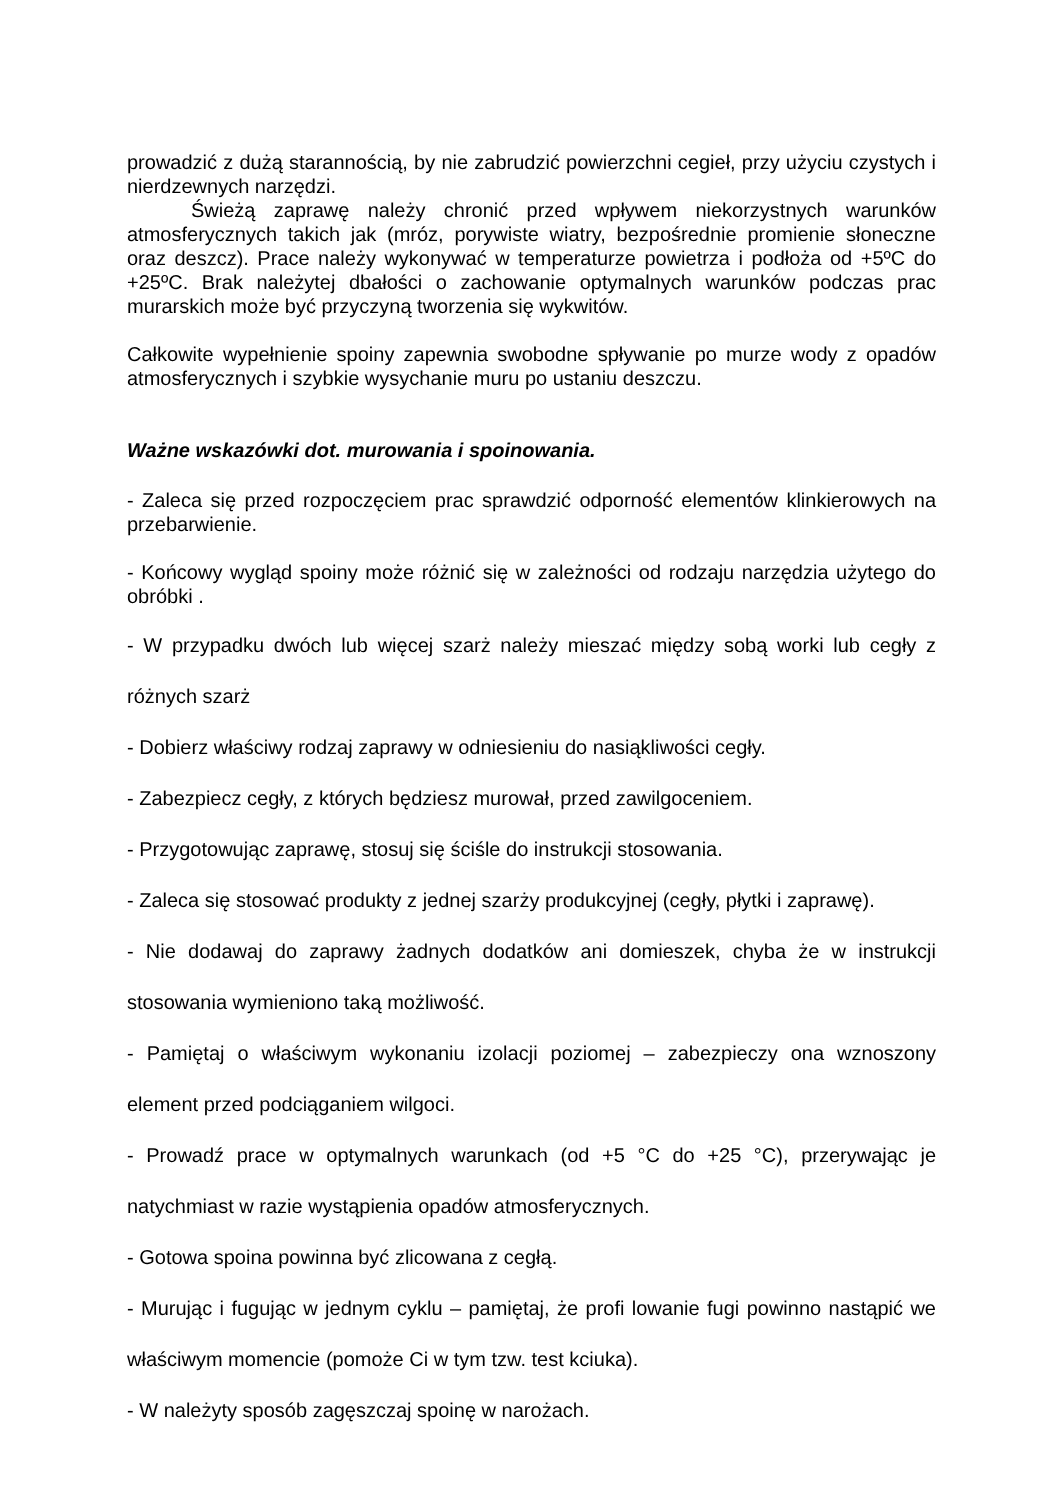prowadzić z dużą starannością, by nie zabrudzić powierzchni cegieł, przy użyciu czystych i nierdzewnych narzędzi.
Świeżą zaprawę należy chronić przed wpływem niekorzystnych warunków atmosferycznych takich jak (mróz, porywiste wiatry, bezpośrednie promienie słoneczne oraz deszcz). Prace należy wykonywać w temperaturze powietrza i podłoża od +5ºC do +25ºC. Brak należytej dbałości o zachowanie optymalnych warunków podczas prac murarskich może być przyczyną tworzenia się wykwitów.
Całkowite wypełnienie spoiny zapewnia swobodne spływanie po murze wody z opadów atmosferycznych i szybkie wysychanie muru po ustaniu deszczu.
Ważne wskazówki dot. murowania i spoinowania.
- Zaleca się przed rozpoczęciem prac sprawdzić odporność elementów klinkierowych na przebarwienie.
- Końcowy wygląd spoiny może różnić się w zależności od rodzaju narzędzia użytego do obróbki .
- W przypadku dwóch lub więcej szarż należy mieszać między sobą worki lub cegły z różnych szarż
- Dobierz właściwy rodzaj zaprawy w odniesieniu do nasiąkliwości cegły.
- Zabezpiecz cegły, z których będziesz murował, przed zawilgoceniem.
- Przygotowując zaprawę, stosuj się ściśle do instrukcji stosowania.
- Zaleca się stosować produkty z jednej szarży produkcyjnej (cegły, płytki i zaprawę).
- Nie dodawaj do zaprawy żadnych dodatków ani domieszek, chyba że w instrukcji stosowania wymieniono taką możliwość.
- Pamiętaj o właściwym wykonaniu izolacji poziomej – zabezpieczy ona wznoszony element przed podciąganiem wilgoci.
- Prowadź prace w optymalnych warunkach (od +5 °C do +25 °C), przerywając je natychmiast w razie wystąpienia opadów atmosferycznych.
- Gotowa spoina powinna być zlicowana z cegłą.
- Murując i fugując w jednym cyklu – pamiętaj, że profi lowanie fugi powinno nastąpić we właściwym momencie (pomoże Ci w tym tzw. test kciuka).
- W należyty sposób zagęszczaj spoinę w narożach.